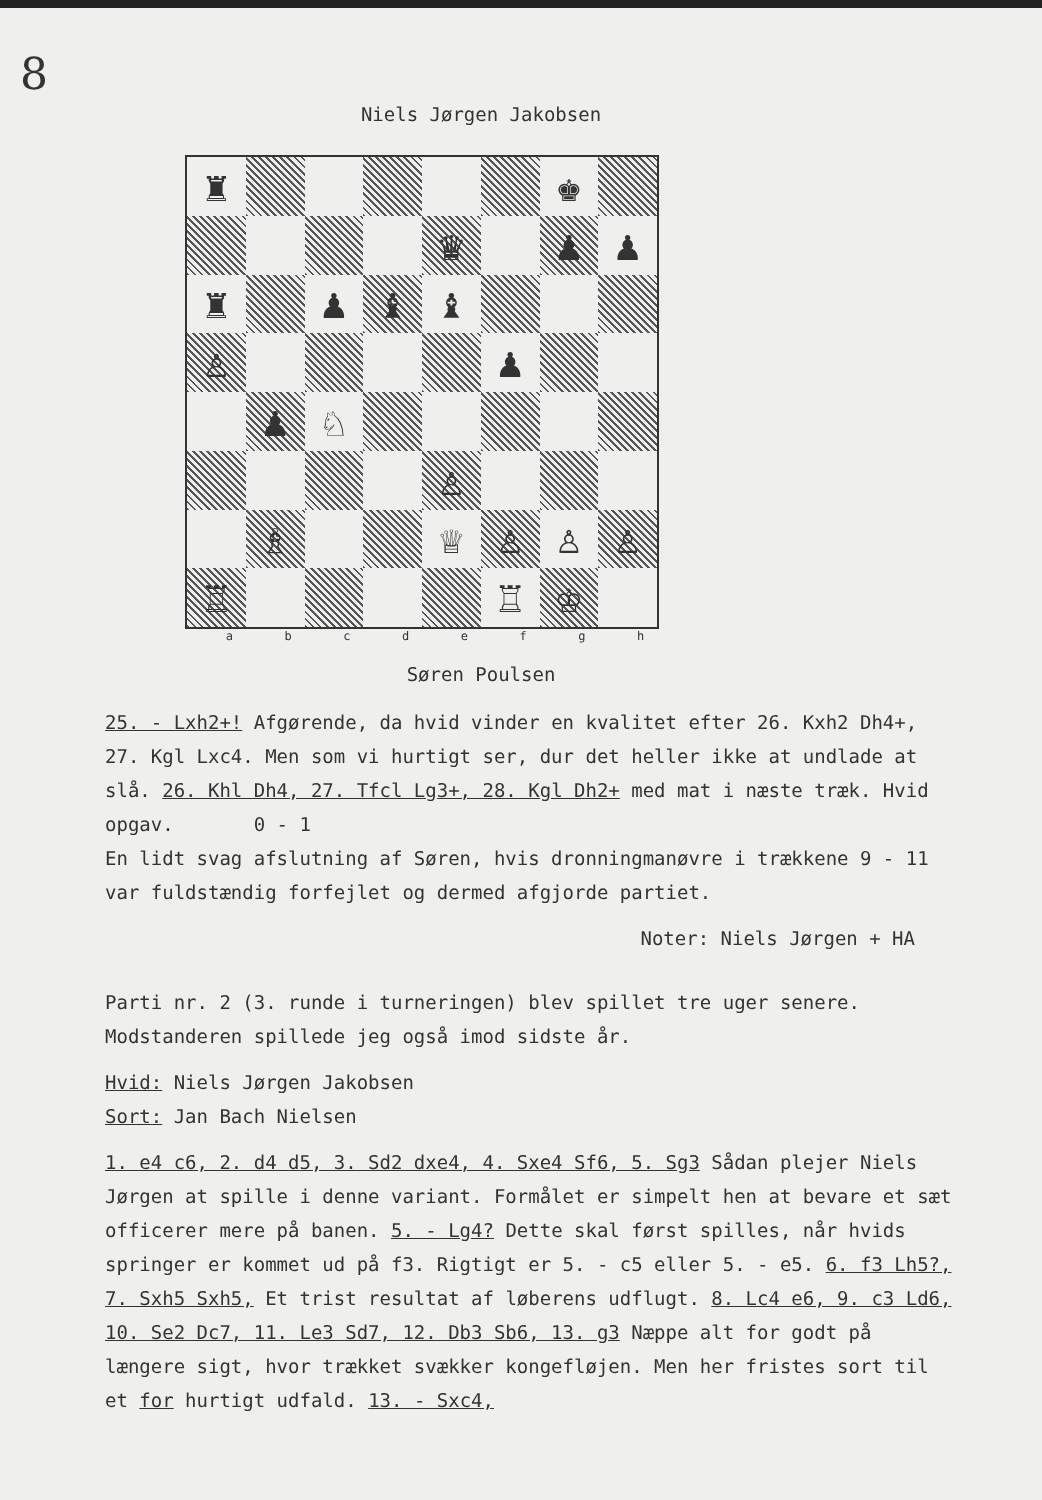8
Niels Jørgen Jakobsen
♜
♚
♛
♟
♟
♜
♟
♝
♝
♙
♟
♟
♘
♙
♗
♕
♙
♙
♙
♖
♖
♔
a b c d e f g h
Søren Poulsen
25. - Lxh2+! Afgørende, da hvid vinder en kvalitet efter 26. Kxh2 Dh4+, 27. Kgl Lxc4. Men som vi hurtigt ser, dur det heller ikke at undlade at slå. 26. Khl Dh4, 27. Tfcl Lg3+, 28. Kgl Dh2+ med mat i næste træk. Hvid opgav. 0 - 1
En lidt svag afslutning af Søren, hvis dronningmanøvre i trækkene 9 - 11 var fuldstændig forfejlet og dermed afgjorde partiet.
Noter: Niels Jørgen + HA
Parti nr. 2 (3. runde i turneringen) blev spillet tre uger senere. Modstanderen spillede jeg også imod sidste år.
Hvid: Niels Jørgen Jakobsen
Sort: Jan Bach Nielsen
1. e4 c6, 2. d4 d5, 3. Sd2 dxe4, 4. Sxe4 Sf6, 5. Sg3 Sådan plejer Niels Jørgen at spille i denne variant. Formålet er simpelt hen at bevare et sæt officerer mere på banen. 5. - Lg4? Dette skal først spilles, når hvids springer er kommet ud på f3. Rigtigt er 5. - c5 eller 5. - e5. 6. f3 Lh5?, 7. Sxh5 Sxh5, Et trist resultat af løberens udflugt. 8. Lc4 e6, 9. c3 Ld6, 10. Se2 Dc7, 11. Le3 Sd7, 12. Db3 Sb6, 13. g3 Næppe alt for godt på længere sigt, hvor trækket svækker kongefløjen. Men her fristes sort til et for hurtigt udfald. 13. - Sxc4,